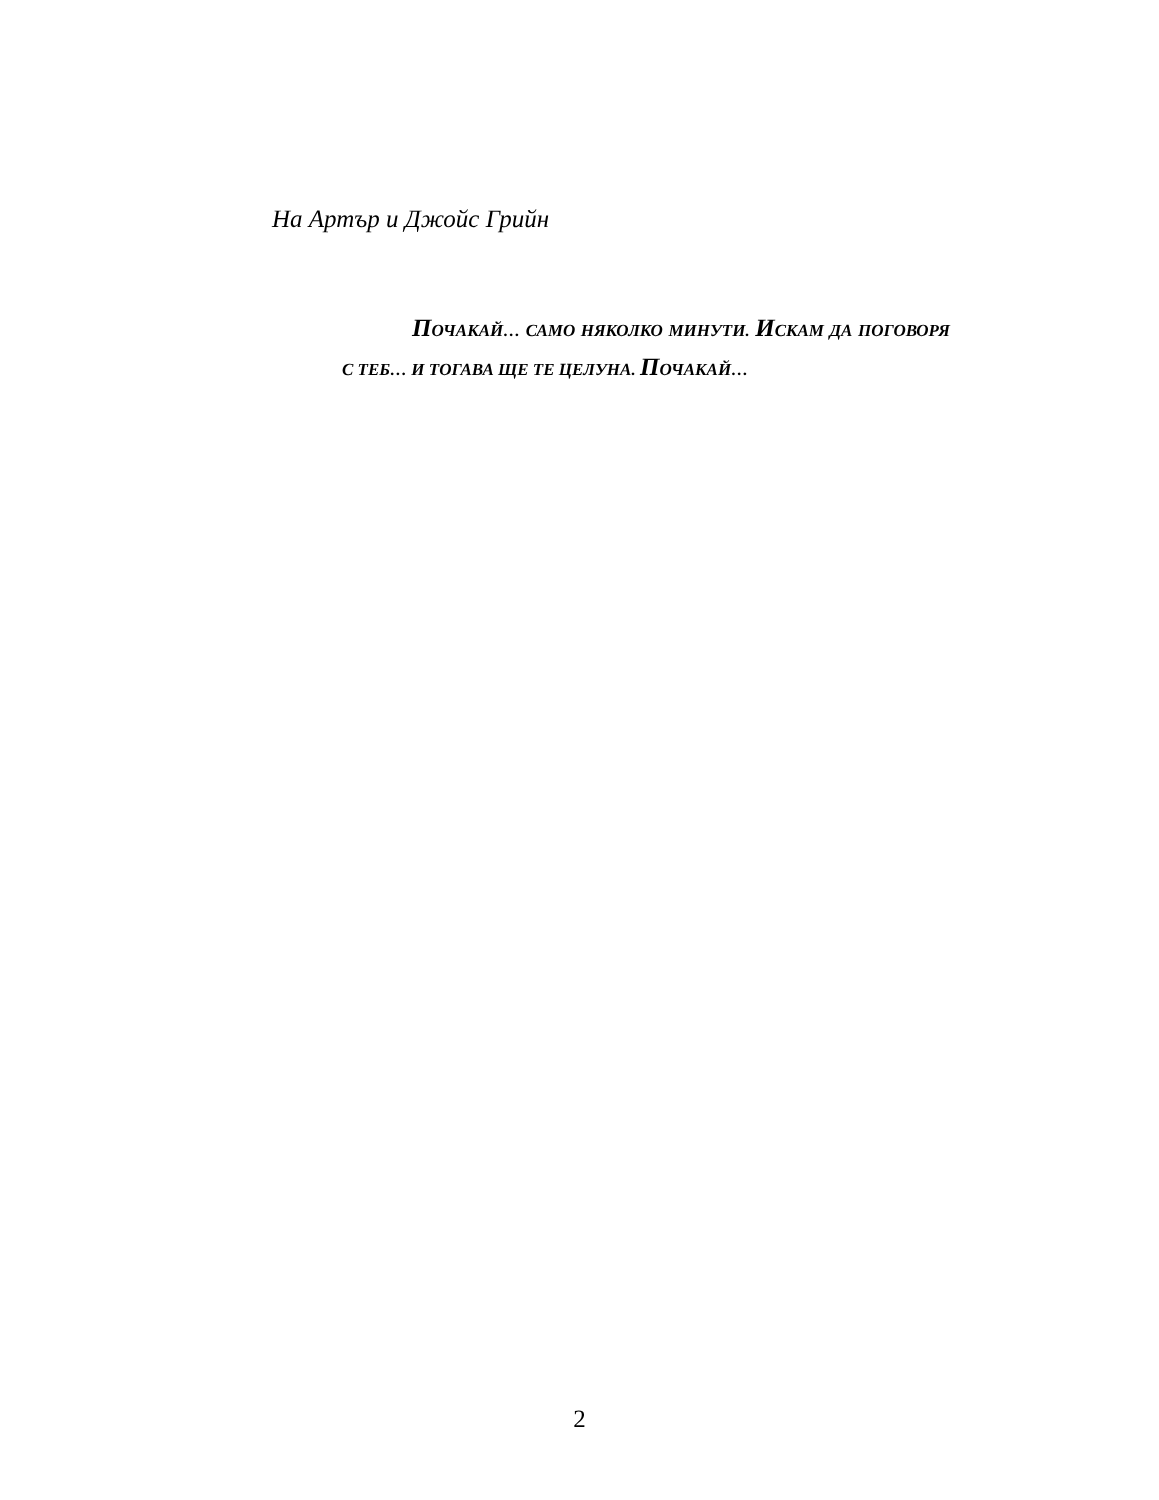На Артър и Джойс Грийн
ПОЧАКАЙ… САМО НЯКОЛКО МИНУТИ. ИСКАМ ДА ПОГОВОРЯ С ТЕБ… И ТОГАВА ЩЕ ТЕ ЦЕЛУНА. ПОЧАКАЙ…
2